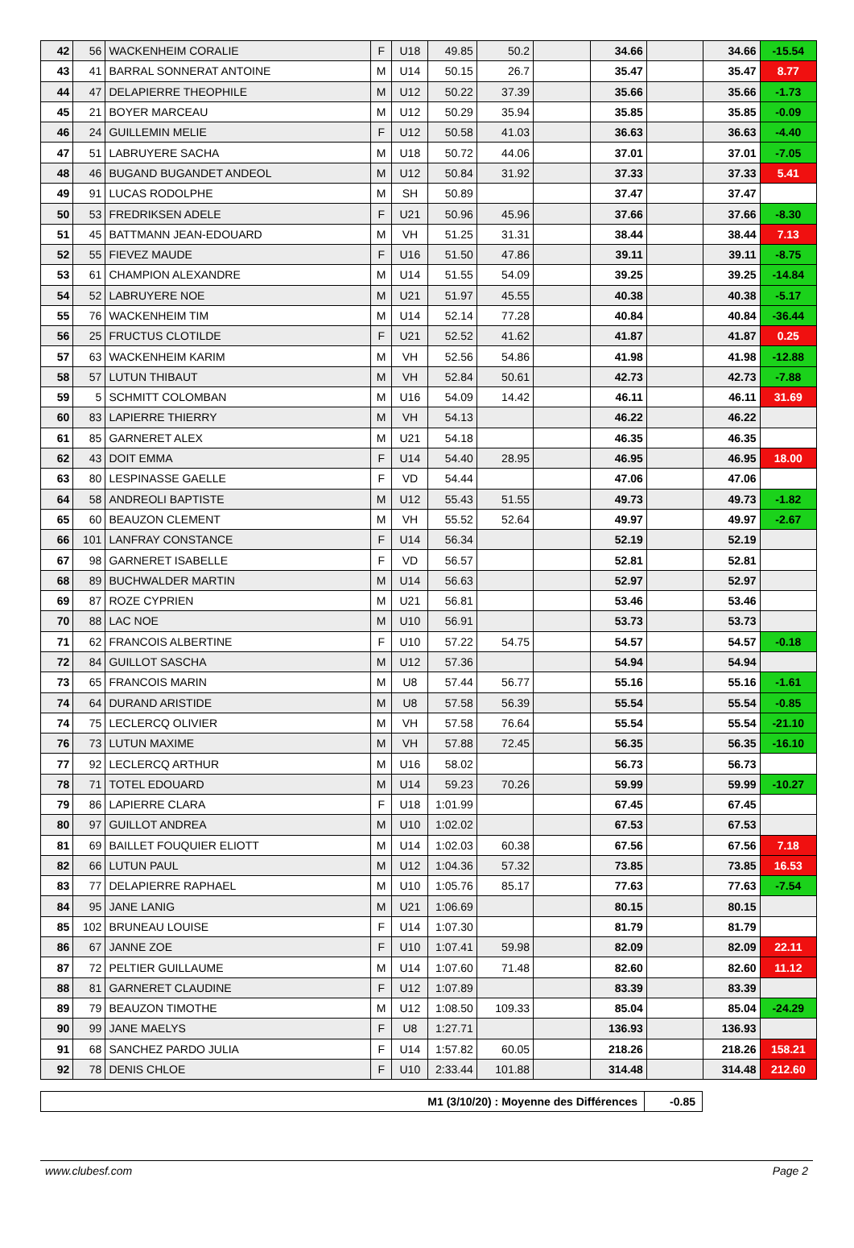| 42 | 56 | WACKENHEIM CORALIE | F | U18 | 49.85 | 50.2 | | 34.66 | | 34.66 | -15.54 |
| 43 | 41 | BARRAL SONNERAT ANTOINE | M | U14 | 50.15 | 26.7 | | 35.47 | | 35.47 | 8.77 |
| 44 | 47 | DELAPIERRE THEOPHILE | M | U12 | 50.22 | 37.39 | | 35.66 | | 35.66 | -1.73 |
| 45 | 21 | BOYER MARCEAU | M | U12 | 50.29 | 35.94 | | 35.85 | | 35.85 | -0.09 |
| 46 | 24 | GUILLEMIN MELIE | F | U12 | 50.58 | 41.03 | | 36.63 | | 36.63 | -4.40 |
| 47 | 51 | LABRUYERE SACHA | M | U18 | 50.72 | 44.06 | | 37.01 | | 37.01 | -7.05 |
| 48 | 46 | BUGAND BUGANDET ANDEOL | M | U12 | 50.84 | 31.92 | | 37.33 | | 37.33 | 5.41 |
| 49 | 91 | LUCAS RODOLPHE | M | SH | 50.89 | | | 37.47 | | 37.47 | |
| 50 | 53 | FREDRIKSEN ADELE | F | U21 | 50.96 | 45.96 | | 37.66 | | 37.66 | -8.30 |
| 51 | 45 | BATTMANN JEAN-EDOUARD | M | VH | 51.25 | 31.31 | | 38.44 | | 38.44 | 7.13 |
| 52 | 55 | FIEVEZ MAUDE | F | U16 | 51.50 | 47.86 | | 39.11 | | 39.11 | -8.75 |
| 53 | 61 | CHAMPION ALEXANDRE | M | U14 | 51.55 | 54.09 | | 39.25 | | 39.25 | -14.84 |
| 54 | 52 | LABRUYERE NOE | M | U21 | 51.97 | 45.55 | | 40.38 | | 40.38 | -5.17 |
| 55 | 76 | WACKENHEIM TIM | M | U14 | 52.14 | 77.28 | | 40.84 | | 40.84 | -36.44 |
| 56 | 25 | FRUCTUS CLOTILDE | F | U21 | 52.52 | 41.62 | | 41.87 | | 41.87 | 0.25 |
| 57 | 63 | WACKENHEIM KARIM | M | VH | 52.56 | 54.86 | | 41.98 | | 41.98 | -12.88 |
| 58 | 57 | LUTUN THIBAUT | M | VH | 52.84 | 50.61 | | 42.73 | | 42.73 | -7.88 |
| 59 | 5 | SCHMITT COLOMBAN | M | U16 | 54.09 | 14.42 | | 46.11 | | 46.11 | 31.69 |
| 60 | 83 | LAPIERRE THIERRY | M | VH | 54.13 | | | 46.22 | | 46.22 | |
| 61 | 85 | GARNERET ALEX | M | U21 | 54.18 | | | 46.35 | | 46.35 | |
| 62 | 43 | DOIT EMMA | F | U14 | 54.40 | 28.95 | | 46.95 | | 46.95 | 18.00 |
| 63 | 80 | LESPINASSE GAELLE | F | VD | 54.44 | | | 47.06 | | 47.06 | |
| 64 | 58 | ANDREOLI BAPTISTE | M | U12 | 55.43 | 51.55 | | 49.73 | | 49.73 | -1.82 |
| 65 | 60 | BEAUZON CLEMENT | M | VH | 55.52 | 52.64 | | 49.97 | | 49.97 | -2.67 |
| 66 | 101 | LANFRAY CONSTANCE | F | U14 | 56.34 | | | 52.19 | | 52.19 | |
| 67 | 98 | GARNERET ISABELLE | F | VD | 56.57 | | | 52.81 | | 52.81 | |
| 68 | 89 | BUCHWALDER MARTIN | M | U14 | 56.63 | | | 52.97 | | 52.97 | |
| 69 | 87 | ROZE CYPRIEN | M | U21 | 56.81 | | | 53.46 | | 53.46 | |
| 70 | 88 | LAC NOE | M | U10 | 56.91 | | | 53.73 | | 53.73 | |
| 71 | 62 | FRANCOIS ALBERTINE | F | U10 | 57.22 | 54.75 | | 54.57 | | 54.57 | -0.18 |
| 72 | 84 | GUILLOT SASCHA | M | U12 | 57.36 | | | 54.94 | | 54.94 | |
| 73 | 65 | FRANCOIS MARIN | M | U8 | 57.44 | 56.77 | | 55.16 | | 55.16 | -1.61 |
| 74 | 64 | DURAND ARISTIDE | M | U8 | 57.58 | 56.39 | | 55.54 | | 55.54 | -0.85 |
| 74 | 75 | LECLERCQ OLIVIER | M | VH | 57.58 | 76.64 | | 55.54 | | 55.54 | -21.10 |
| 76 | 73 | LUTUN MAXIME | M | VH | 57.88 | 72.45 | | 56.35 | | 56.35 | -16.10 |
| 77 | 92 | LECLERCQ ARTHUR | M | U16 | 58.02 | | | 56.73 | | 56.73 | |
| 78 | 71 | TOTEL EDOUARD | M | U14 | 59.23 | 70.26 | | 59.99 | | 59.99 | -10.27 |
| 79 | 86 | LAPIERRE CLARA | F | U18 | 1:01.99 | | | 67.45 | | 67.45 | |
| 80 | 97 | GUILLOT ANDREA | M | U10 | 1:02.02 | | | 67.53 | | 67.53 | |
| 81 | 69 | BAILLET FOUQUIER ELIOTT | M | U14 | 1:02.03 | 60.38 | | 67.56 | | 67.56 | 7.18 |
| 82 | 66 | LUTUN PAUL | M | U12 | 1:04.36 | 57.32 | | 73.85 | | 73.85 | 16.53 |
| 83 | 77 | DELAPIERRE RAPHAEL | M | U10 | 1:05.76 | 85.17 | | 77.63 | | 77.63 | -7.54 |
| 84 | 95 | JANE LANIG | M | U21 | 1:06.69 | | | 80.15 | | 80.15 | |
| 85 | 102 | BRUNEAU LOUISE | F | U14 | 1:07.30 | | | 81.79 | | 81.79 | |
| 86 | 67 | JANNE ZOE | F | U10 | 1:07.41 | 59.98 | | 82.09 | | 82.09 | 22.11 |
| 87 | 72 | PELTIER GUILLAUME | M | U14 | 1:07.60 | 71.48 | | 82.60 | | 82.60 | 11.12 |
| 88 | 81 | GARNERET CLAUDINE | F | U12 | 1:07.89 | | | 83.39 | | 83.39 | |
| 89 | 79 | BEAUZON TIMOTHE | M | U12 | 1:08.50 | 109.33 | | 85.04 | | 85.04 | -24.29 |
| 90 | 99 | JANE MAELYS | F | U8 | 1:27.71 | | | 136.93 | | 136.93 | |
| 91 | 68 | SANCHEZ PARDO JULIA | F | U14 | 1:57.82 | 60.05 | | 218.26 | | 218.26 | 158.21 |
| 92 | 78 | DENIS CHLOE | F | U10 | 2:33.44 | 101.88 | | 314.48 | | 314.48 | 212.60 |
| M1 (3/10/20) : Moyenne des Différences | -0.85 |
www.clubesf.com Page 2